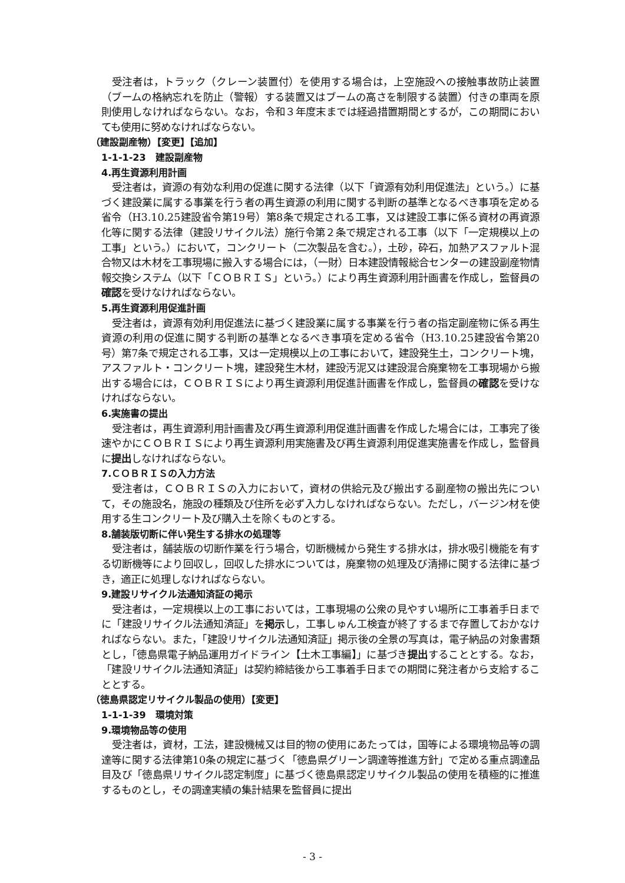受注者は，トラック（クレーン装置付）を使用する場合は，上空施設への接触事故防止装置（ブームの格納忘れを防止（警報）する装置又はブームの高さを制限する装置）付きの車両を原則使用しなければならない。なお，令和３年度末までは経過措置期間とするが，この期間においても使用に努めなければならない。
（建設副産物）【変更】【追加】
1-1-1-23　建設副産物
4.再生資源利用計画
受注者は，資源の有効な利用の促進に関する法律（以下「資源有効利用促進法」という。）に基づく建設業に属する事業を行う者の再生資源の利用に関する判断の基準となるべき事項を定める省令（H3.10.25建設省令第19号）第8条で規定される工事，又は建設工事に係る資材の再資源化等に関する法律（建設リサイクル法）施行令第２条で規定される工事（以下「一定規模以上の工事」という。）において，コンクリート（二次製品を含む。），土砂，砕石，加熱アスファルト混合物又は木材を工事現場に搬入する場合には，（一財）日本建設情報総合センターの建設副産物情報交換システム（以下「ＣＯＢＲＩＳ」という。）により再生資源利用計画書を作成し，監督員の確認を受けなければならない。
5.再生資源利用促進計画
受注者は，資源有効利用促進法に基づく建設業に属する事業を行う者の指定副産物に係る再生資源の利用の促進に関する判断の基準となるべき事項を定める省令（H3.10.25建設省令第20号）第7条で規定される工事，又は一定規模以上の工事において，建設発生土，コンクリート塊，アスファルト・コンクリート塊，建設発生木材，建設汚泥又は建設混合廃棄物を工事現場から搬出する場合には，ＣＯＢＲＩＳにより再生資源利用促進計画書を作成し，監督員の確認を受けなければならない。
6.実施書の提出
受注者は，再生資源利用計画書及び再生資源利用促進計画書を作成した場合には，工事完了後速やかにＣＯＢＲＩＳにより再生資源利用実施書及び再生資源利用促進実施書を作成し，監督員に提出しなければならない。
7.ＣＯＢＲＩＳの入力方法
受注者は，ＣＯＢＲＩＳの入力において，資材の供給元及び搬出する副産物の搬出先について，その施設名，施設の種類及び住所を必ず入力しなければならない。ただし，バージン材を使用する生コンクリート及び購入土を除くものとする。
8.舗装版切断に伴い発生する排水の処理等
受注者は，舗装版の切断作業を行う場合，切断機械から発生する排水は，排水吸引機能を有する切断機等により回収し，回収した排水については，廃棄物の処理及び清掃に関する法律に基づき，適正に処理しなければならない。
9.建設リサイクル法通知済証の掲示
受注者は，一定規模以上の工事においては，工事現場の公衆の見やすい場所に工事着手日までに「建設リサイクル法通知済証」を掲示し，工事しゅん工検査が終了するまで存置しておかなければならない。また，「建設リサイクル法通知済証」掲示後の全景の写真は，電子納品の対象書類とし，「徳島県電子納品運用ガイドライン【土木工事編】」に基づき提出することとする。なお，「建設リサイクル法通知済証」は契約締結後から工事着手日までの期間に発注者から支給することとする。
（徳島県認定リサイクル製品の使用）【変更】
1-1-1-39　環境対策
9.環境物品等の使用
受注者は，資材，工法，建設機械又は目的物の使用にあたっては，国等による環境物品等の調達等に関する法律第10条の規定に基づく「徳島県グリーン調達等推進方針」で定める重点調達品目及び「徳島県リサイクル認定制度」に基づく徳島県認定リサイクル製品の使用を積極的に推進するものとし，その調達実績の集計結果を監督員に提出
- 3 -